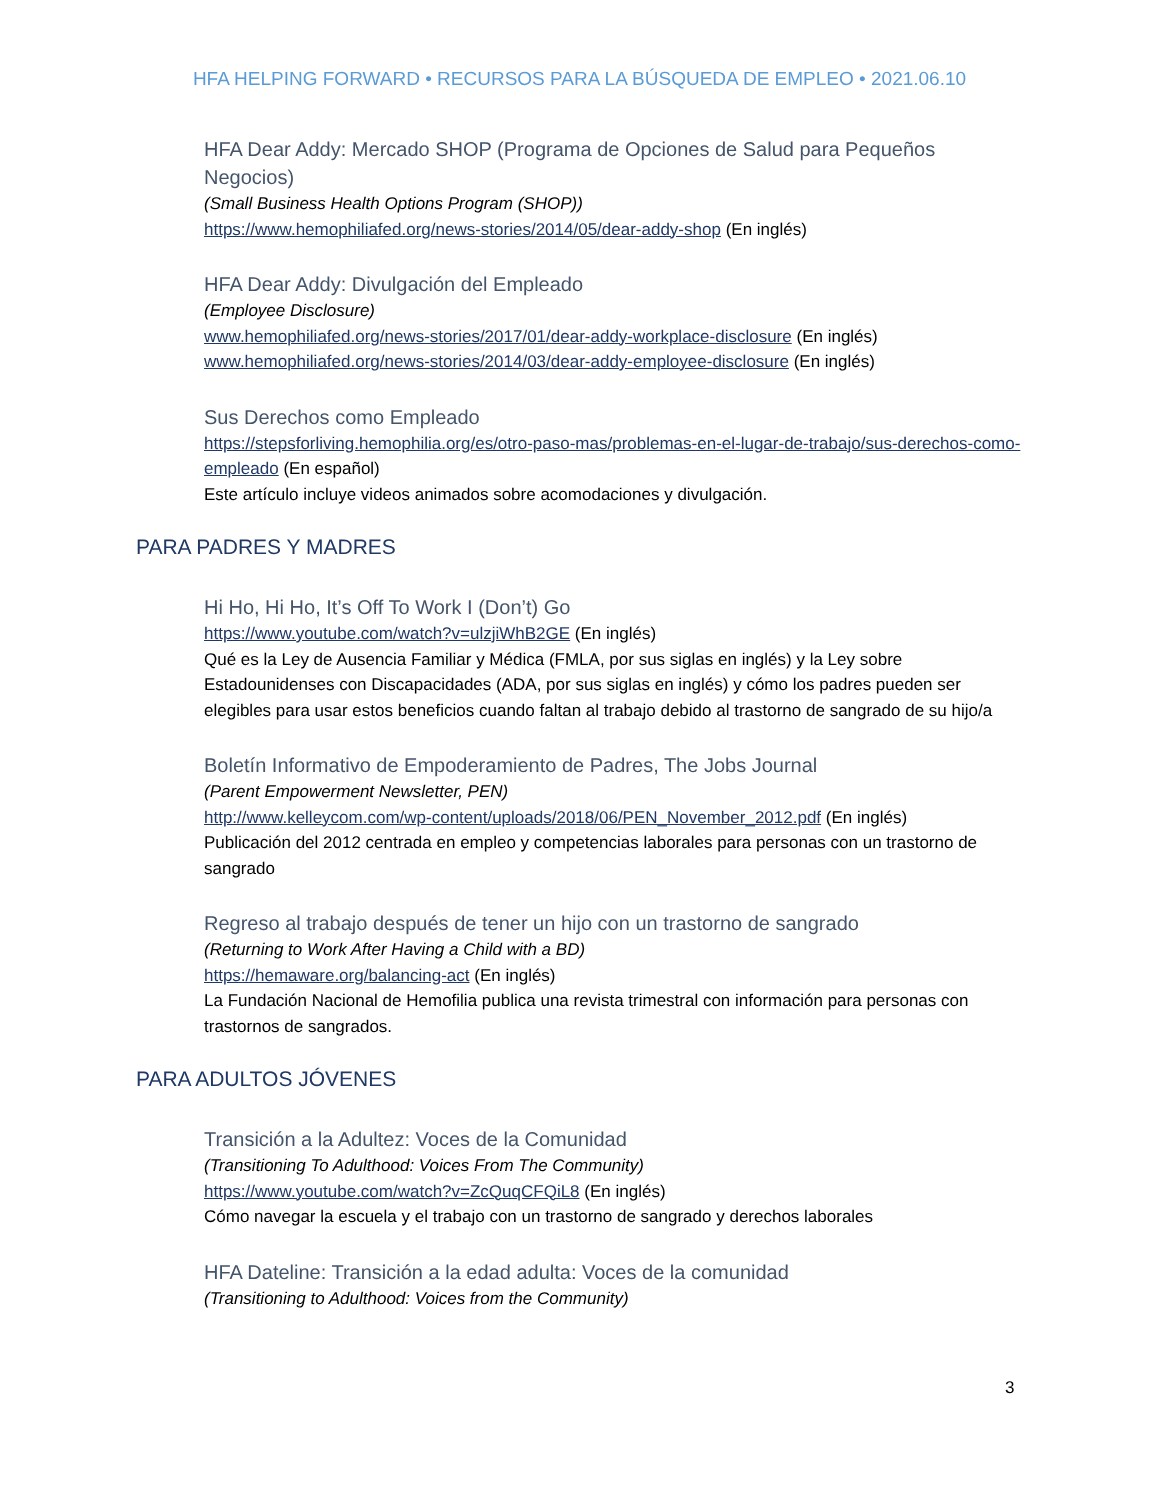HFA HELPING FORWARD • RECURSOS PARA LA BÚSQUEDA DE EMPLEO • 2021.06.10
HFA Dear Addy: Mercado SHOP (Programa de Opciones de Salud para Pequeños Negocios)
(Small Business Health Options Program (SHOP))
https://www.hemophiliafed.org/news-stories/2014/05/dear-addy-shop (En inglés)
HFA Dear Addy: Divulgación del Empleado
(Employee Disclosure)
www.hemophiliafed.org/news-stories/2017/01/dear-addy-workplace-disclosure (En inglés)
www.hemophiliafed.org/news-stories/2014/03/dear-addy-employee-disclosure (En inglés)
Sus Derechos como Empleado
https://stepsforliving.hemophilia.org/es/otro-paso-mas/problemas-en-el-lugar-de-trabajo/sus-derechos-como-empleado (En español)
Este artículo incluye videos animados sobre acomodaciones y divulgación.
PARA PADRES Y MADRES
Hi Ho, Hi Ho, It’s Off To Work I (Don’t) Go
https://www.youtube.com/watch?v=ulzjiWhB2GE (En inglés)
Qué es la Ley de Ausencia Familiar y Médica (FMLA, por sus siglas en inglés) y la Ley sobre Estadounidenses con Discapacidades (ADA, por sus siglas en inglés) y cómo los padres pueden ser elegibles para usar estos beneficios cuando faltan al trabajo debido al trastorno de sangrado de su hijo/a
Boletín Informativo de Empoderamiento de Padres, The Jobs Journal
(Parent Empowerment Newsletter, PEN)
http://www.kelleycom.com/wp-content/uploads/2018/06/PEN_November_2012.pdf (En inglés)
Publicación del 2012 centrada en empleo y competencias laborales para personas con un trastorno de sangrado
Regreso al trabajo después de tener un hijo con un trastorno de sangrado
(Returning to Work After Having a Child with a BD)
https://hemaware.org/balancing-act (En inglés)
La Fundación Nacional de Hemofilia publica una revista trimestral con información para personas con trastornos de sangrados.
PARA ADULTOS JÓVENES
Transición a la Adultez: Voces de la Comunidad
(Transitioning To Adulthood: Voices From The Community)
https://www.youtube.com/watch?v=ZcQuqCFQiL8 (En inglés)
Cómo navegar la escuela y el trabajo con un trastorno de sangrado y derechos laborales
HFA Dateline: Transición a la edad adulta: Voces de la comunidad
(Transitioning to Adulthood: Voices from the Community)
3